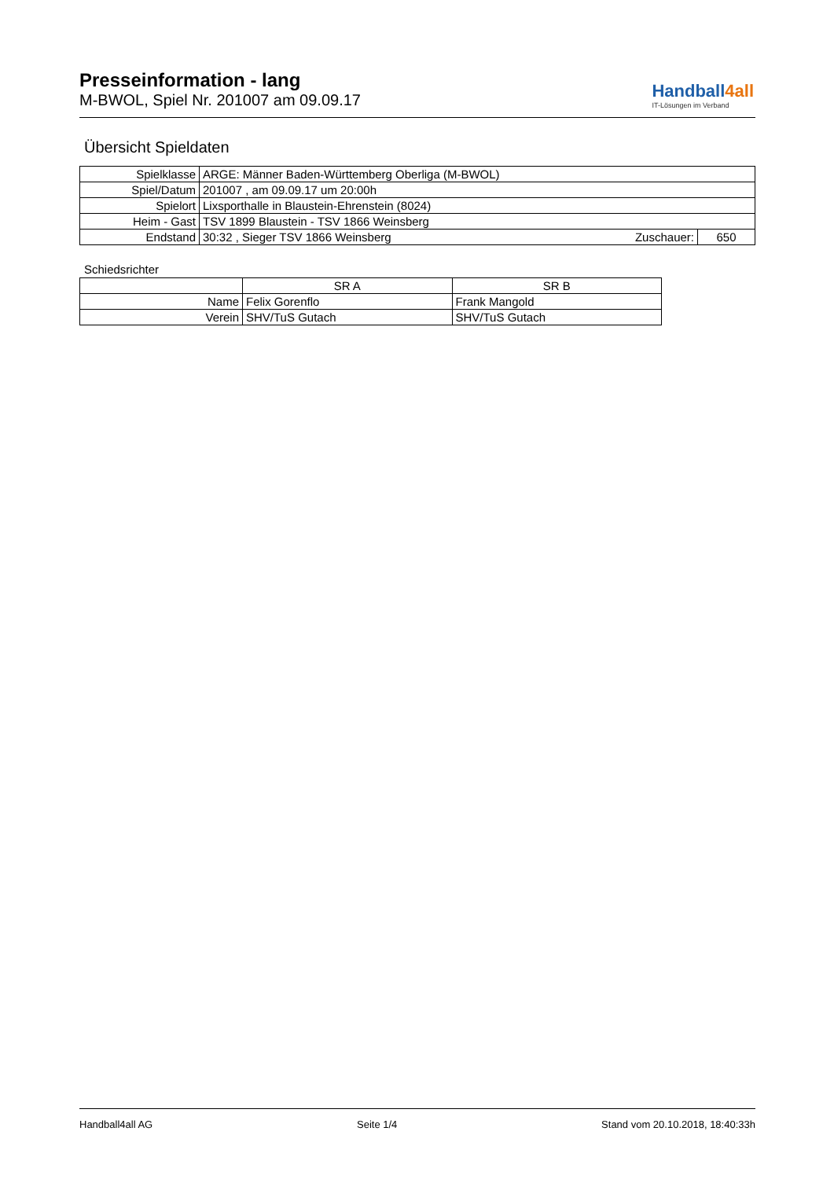Presseinformation - lang
M-BWOL, Spiel Nr. 201007 am 09.09.17
Handball4all
IT-Lösungen im Verband
Übersicht Spieldaten
| Spielklasse | ARGE: Männer Baden-Württemberg Oberliga (M-BWOL) | | |
| Spiel/Datum | 201007 , am 09.09.17 um 20:00h | | |
| Spielort | Lixsporthalle in Blaustein-Ehrenstein (8024) | | |
| Heim - Gast | TSV 1899 Blaustein - TSV 1866 Weinsberg | | |
| Endstand | 30:32 , Sieger TSV 1866 Weinsberg | Zuschauer: | 650 |
Schiedsrichter
| | SR A | SR B |
| --- | --- | --- |
| Name | Felix Gorenflo | Frank Mangold |
| Verein | SHV/TuS Gutach | SHV/TuS Gutach |
Handball4all AG Seite 1/4 Stand vom 20.10.2018, 18:40:33h